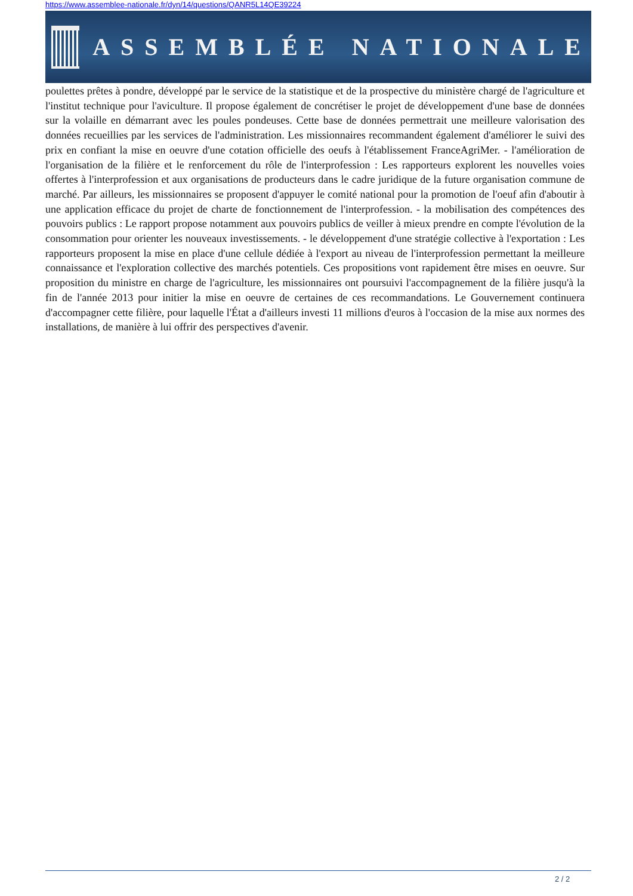https://www.assemblee-nationale.fr/dyn/14/questions/QANR5L14QE39224
ASSEMBLÉE NATIONALE
poulettes prêtes à pondre, développé par le service de la statistique et de la prospective du ministère chargé de l'agriculture et l'institut technique pour l'aviculture. Il propose également de concrétiser le projet de développement d'une base de données sur la volaille en démarrant avec les poules pondeuses. Cette base de données permettrait une meilleure valorisation des données recueillies par les services de l'administration. Les missionnaires recommandent également d'améliorer le suivi des prix en confiant la mise en oeuvre d'une cotation officielle des oeufs à l'établissement FranceAgriMer. - l'amélioration de l'organisation de la filière et le renforcement du rôle de l'interprofession : Les rapporteurs explorent les nouvelles voies offertes à l'interprofession et aux organisations de producteurs dans le cadre juridique de la future organisation commune de marché. Par ailleurs, les missionnaires se proposent d'appuyer le comité national pour la promotion de l'oeuf afin d'aboutir à une application efficace du projet de charte de fonctionnement de l'interprofession. - la mobilisation des compétences des pouvoirs publics : Le rapport propose notamment aux pouvoirs publics de veiller à mieux prendre en compte l'évolution de la consommation pour orienter les nouveaux investissements. - le développement d'une stratégie collective à l'exportation : Les rapporteurs proposent la mise en place d'une cellule dédiée à l'export au niveau de l'interprofession permettant la meilleure connaissance et l'exploration collective des marchés potentiels. Ces propositions vont rapidement être mises en oeuvre. Sur proposition du ministre en charge de l'agriculture, les missionnaires ont poursuivi l'accompagnement de la filière jusqu'à la fin de l'année 2013 pour initier la mise en oeuvre de certaines de ces recommandations. Le Gouvernement continuera d'accompagner cette filière, pour laquelle l'État a d'ailleurs investi 11 millions d'euros à l'occasion de la mise aux normes des installations, de manière à lui offrir des perspectives d'avenir.
2 / 2